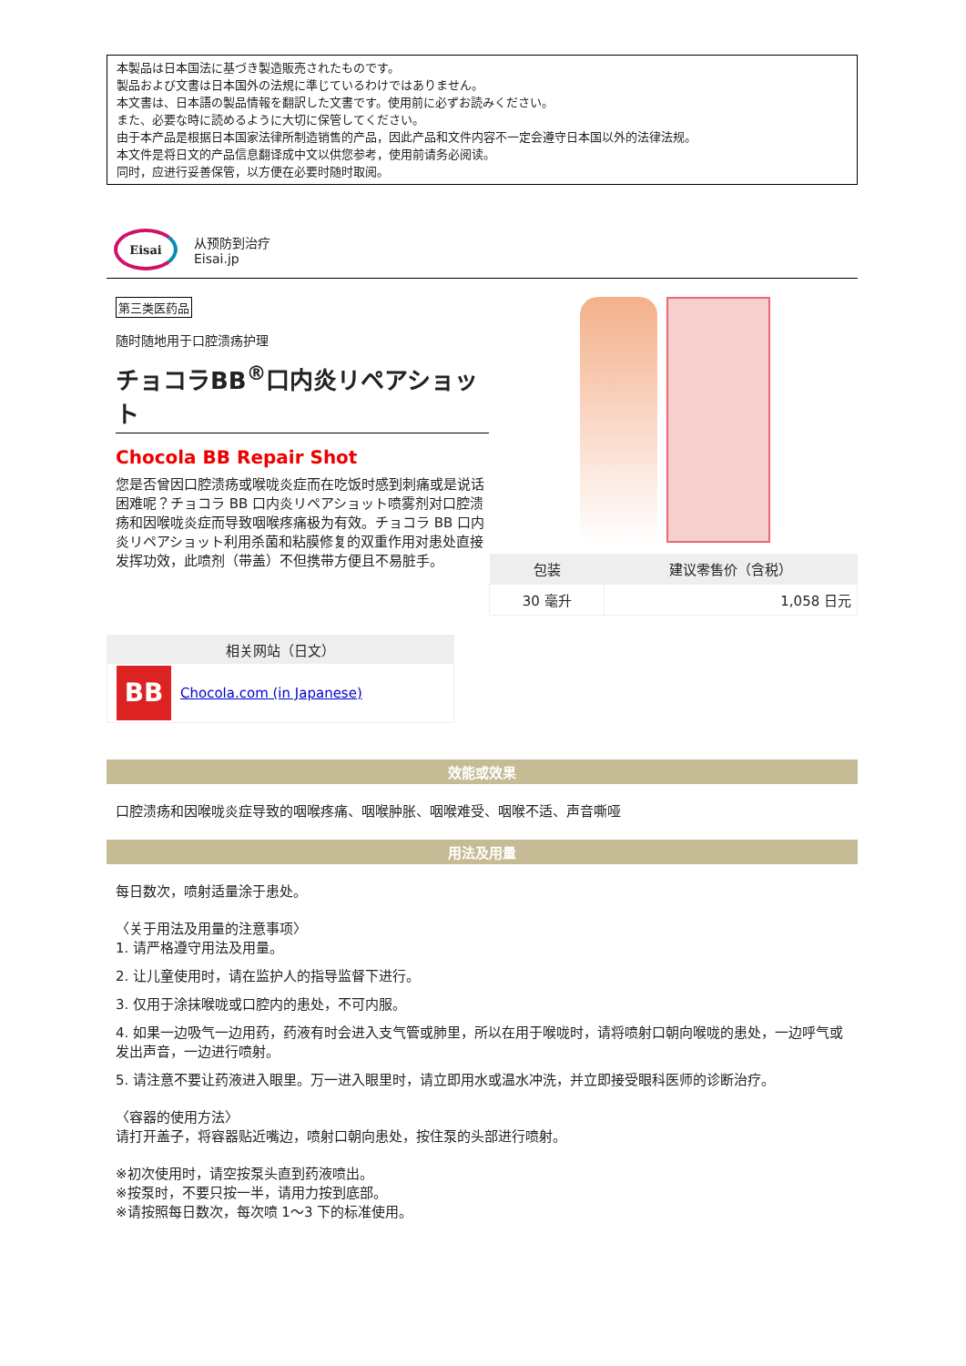本製品は日本国法に基づき製造販売されたものです。
製品および文書は日本国外の法規に準じているわけではありません。
本文書は、日本語の製品情報を翻訳した文書です。使用前に必ずお読みください。
また、必要な時に読めるように大切に保管してください。
由于本产品是根据日本国家法律所制造销售的产品，因此产品和文件内容不一定会遵守日本国以外的法律法规。
本文件是将日文的产品信息翻译成中文以供您参考，使用前请务必阅读。
同时，应进行妥善保管，以方便在必要时随时取阅。
Eisai
从预防到治疗
Eisai.jp
第三类医药品
随时随地用于口腔溃疡护理
チョコラBB<sup>®</sup>口内炎リペアショット
Chocola BB Repair Shot
您是否曾因口腔溃疡或喉咙炎症而在吃饭时感到刺痛或是说话困难呢？チョコラ BB 口内炎リペアショット喷雾剂对口腔溃疡和因喉咙炎症而导致咽喉疼痛极为有效。チョコラ BB 口内炎リペアショット利用杀菌和粘膜修复的双重作用对患处直接发挥功效，此喷剂（带盖）不但携带方便且不易脏手。
相关网站（日文）
BB
Chocola.com (in Japanese)
| 包装 | 建议零售价（含税） |
| --- | --- |
| 30 毫升 | 1,058 日元 |
效能或效果
口腔溃疡和因喉咙炎症导致的咽喉疼痛、咽喉肿胀、咽喉难受、咽喉不适、声音嘶哑
用法及用量
每日数次，喷射适量涂于患处。
〈关于用法及用量的注意事项〉
1. 请严格遵守用法及用量。
2. 让儿童使用时，请在监护人的指导监督下进行。
3. 仅用于涂抹喉咙或口腔内的患处，不可内服。
4. 如果一边吸气一边用药，药液有时会进入支气管或肺里，所以在用于喉咙时，请将喷射口朝向喉咙的患处，一边呼气或发出声音，一边进行喷射。
5. 请注意不要让药液进入眼里。万一进入眼里时，请立即用水或温水冲洗，并立即接受眼科医师的诊断治疗。
〈容器的使用方法〉
请打开盖子，将容器贴近嘴边，喷射口朝向患处，按住泵的头部进行喷射。
※初次使用时，请空按泵头直到药液喷出。
※按泵时，不要只按一半，请用力按到底部。
※请按照每日数次，每次喷 1～3 下的标准使用。